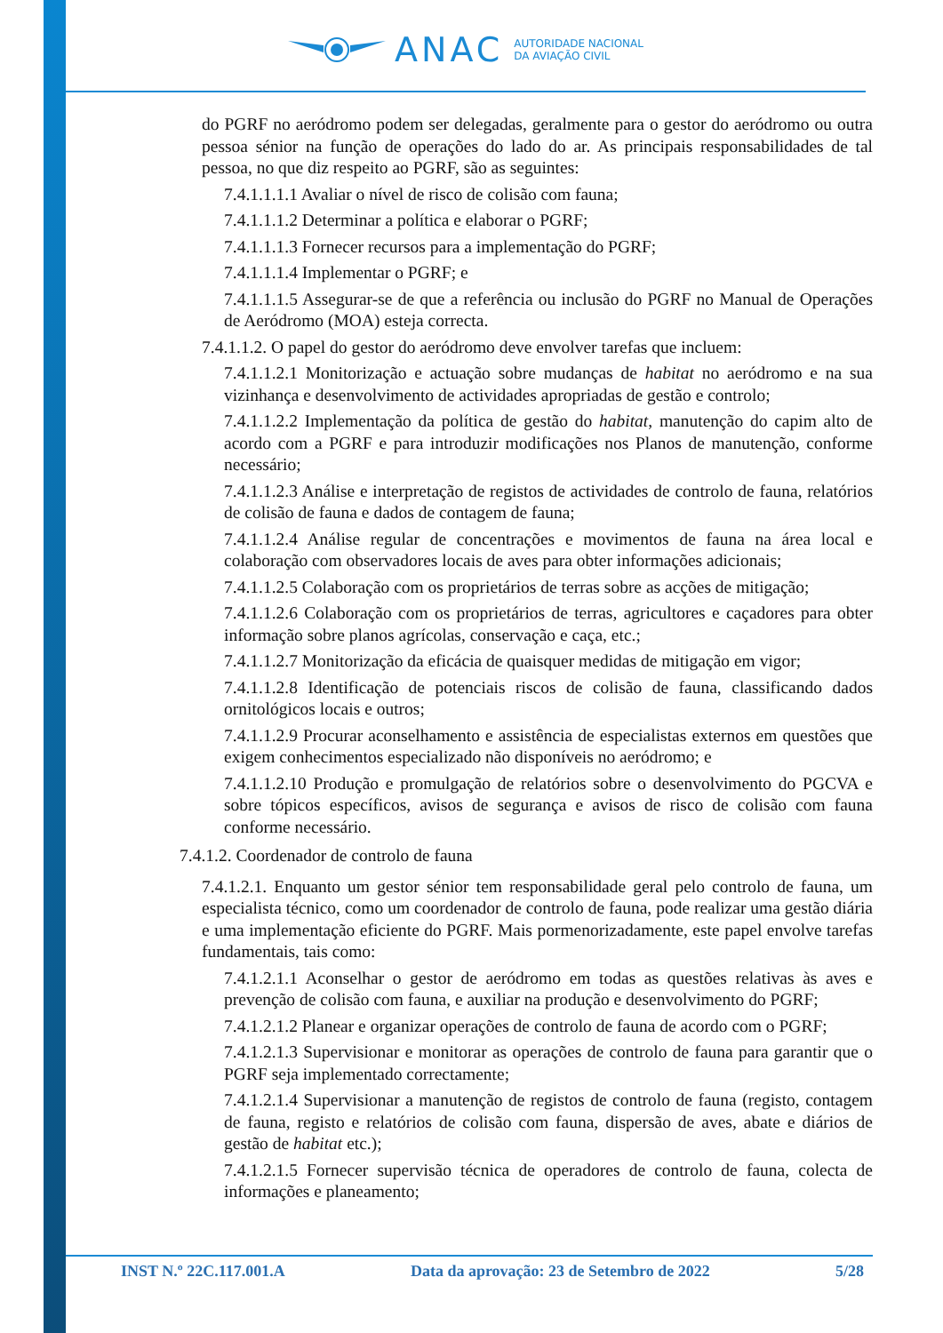ANAC
AUTORIDADE NACIONAL
DA AVIAÇÃO CIVIL
do PGRF no aeródromo podem ser delegadas, geralmente para o gestor do aeródromo ou outra pessoa sénior na função de operações do lado do ar. As principais responsabilidades de tal pessoa, no que diz respeito ao PGRF, são as seguintes:
7.4.1.1.1.1 Avaliar o nível de risco de colisão com fauna;
7.4.1.1.1.2 Determinar a política e elaborar o PGRF;
7.4.1.1.1.3 Fornecer recursos para a implementação do PGRF;
7.4.1.1.1.4 Implementar o PGRF; e
7.4.1.1.1.5 Assegurar-se de que a referência ou inclusão do PGRF no Manual de Operações de Aeródromo (MOA) esteja correcta.
7.4.1.1.2. O papel do gestor do aeródromo deve envolver tarefas que incluem:
7.4.1.1.2.1 Monitorização e actuação sobre mudanças de habitat no aeródromo e na sua vizinhança e desenvolvimento de actividades apropriadas de gestão e controlo;
7.4.1.1.2.2 Implementação da política de gestão do habitat, manutenção do capim alto de acordo com a PGRF e para introduzir modificações nos Planos de manutenção, conforme necessário;
7.4.1.1.2.3 Análise e interpretação de registos de actividades de controlo de fauna, relatórios de colisão de fauna e dados de contagem de fauna;
7.4.1.1.2.4 Análise regular de concentrações e movimentos de fauna na área local e colaboração com observadores locais de aves para obter informações adicionais;
7.4.1.1.2.5 Colaboração com os proprietários de terras sobre as acções de mitigação;
7.4.1.1.2.6 Colaboração com os proprietários de terras, agricultores e caçadores para obter informação sobre planos agrícolas, conservação e caça, etc.;
7.4.1.1.2.7 Monitorização da eficácia de quaisquer medidas de mitigação em vigor;
7.4.1.1.2.8 Identificação de potenciais riscos de colisão de fauna, classificando dados ornitológicos locais e outros;
7.4.1.1.2.9 Procurar aconselhamento e assistência de especialistas externos em questões que exigem conhecimentos especializado não disponíveis no aeródromo; e
7.4.1.1.2.10 Produção e promulgação de relatórios sobre o desenvolvimento do PGCVA e sobre tópicos específicos, avisos de segurança e avisos de risco de colisão com fauna conforme necessário.
7.4.1.2. Coordenador de controlo de fauna
7.4.1.2.1. Enquanto um gestor sénior tem responsabilidade geral pelo controlo de fauna, um especialista técnico, como um coordenador de controlo de fauna, pode realizar uma gestão diária e uma implementação eficiente do PGRF. Mais pormenorizadamente, este papel envolve tarefas fundamentais, tais como:
7.4.1.2.1.1 Aconselhar o gestor de aeródromo em todas as questões relativas às aves e prevenção de colisão com fauna, e auxiliar na produção e desenvolvimento do PGRF;
7.4.1.2.1.2 Planear e organizar operações de controlo de fauna de acordo com o PGRF;
7.4.1.2.1.3 Supervisionar e monitorar as operações de controlo de fauna para garantir que o PGRF seja implementado correctamente;
7.4.1.2.1.4 Supervisionar a manutenção de registos de controlo de fauna (registo, contagem de fauna, registo e relatórios de colisão com fauna, dispersão de aves, abate e diários de gestão de habitat etc.);
7.4.1.2.1.5 Fornecer supervisão técnica de operadores de controlo de fauna, colecta de informações e planeamento;
INST N.º 22C.117.001.A Data da aprovação: 23 de Setembro de 2022 5/28